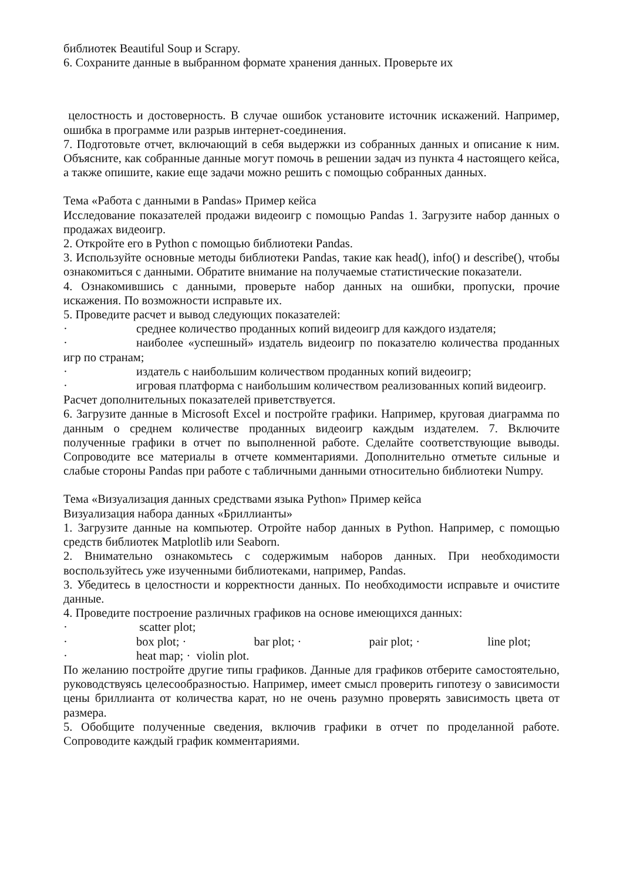библиотек Beautiful Soup и Scrapy.
6. Сохраните данные в выбранном формате хранения данных. Проверьте их
целостность и достоверность. В случае ошибок установите источник искажений. Например, ошибка в программе или разрыв интернет-соединения.
7. Подготовьте отчет, включающий в себя выдержки из собранных данных и описание к ним. Объясните, как собранные данные могут помочь в решении задач из пункта 4 настоящего кейса, а также опишите, какие еще задачи можно решить с помощью собранных данных.
Тема «Работа с данными в Pandas» Пример кейса
Исследование показателей продажи видеоигр с помощью Pandas 1. Загрузите набор данных о продажах видеоигр.
2. Откройте его в Python с помощью библиотеки Pandas.
3. Используйте основные методы библиотеки Pandas, такие как head(), info() и describe(), чтобы ознакомиться с данными. Обратите внимание на получаемые статистические показатели.
4. Ознакомившись с данными, проверьте набор данных на ошибки, пропуски, прочие искажения. По возможности исправьте их.
5. Проведите расчет и вывод следующих показателей:
· среднее количество проданных копий видеоигр для каждого издателя;
· наиболее «успешный» издатель видеоигр по показателю количества проданных игр по странам;
· издатель с наибольшим количеством проданных копий видеоигр;
· игровая платформа с наибольшим количеством реализованных копий видеоигр.
Расчет дополнительных показателей приветствуется.
6. Загрузите данные в Microsoft Excel и постройте графики. Например, круговая диаграмма по данным о среднем количестве проданных видеоигр каждым издателем. 7. Включите полученные графики в отчет по выполненной работе. Сделайте соответствующие выводы. Сопроводите все материалы в отчете комментариями. Дополнительно отметьте сильные и слабые стороны Pandas при работе с табличными данными относительно библиотеки Numpy.
Тема «Визуализация данных средствами языка Python» Пример кейса
Визуализация набора данных «Бриллианты»
1. Загрузите данные на компьютер. Отройте набор данных в Python. Например, с помощью средств библиотек Matplotlib или Seaborn.
2. Внимательно ознакомьтесь с содержимым наборов данных. При необходимости воспользуйтесь уже изученными библиотеками, например, Pandas.
3. Убедитесь в целостности и корректности данных. По необходимости исправьте и очистите данные.
4. Проведите построение различных графиков на основе имеющихся данных:
· scatter plot;
· box plot; · bar plot; · pair plot; · line plot;
· heat map; · violin plot.
По желанию постройте другие типы графиков. Данные для графиков отберите самостоятельно, руководствуясь целесообразностью. Например, имеет смысл проверить гипотезу о зависимости цены бриллианта от количества карат, но не очень разумно проверять зависимость цвета от размера.
5. Обобщите полученные сведения, включив графики в отчет по проделанной работе. Сопроводите каждый график комментариями.